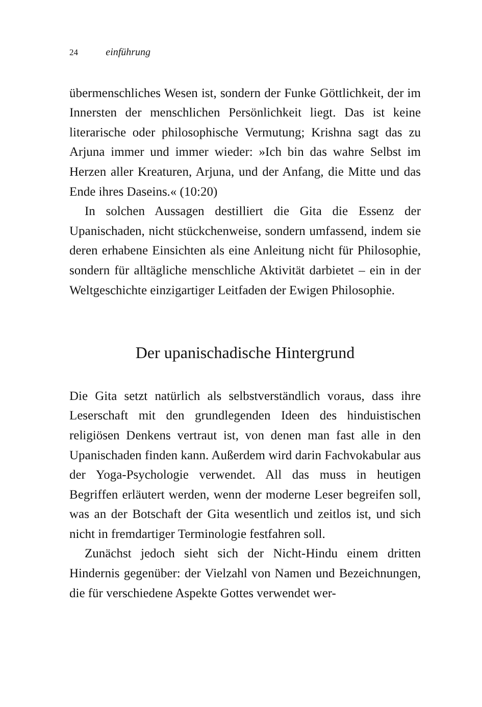24 einführung
übermenschliches Wesen ist, sondern der Funke Göttlichkeit, der im Innersten der menschlichen Persönlichkeit liegt. Das ist keine literarische oder philosophische Vermutung; Krishna sagt das zu Arjuna immer und immer wieder: »Ich bin das wahre Selbst im Herzen aller Kreaturen, Arjuna, und der Anfang, die Mitte und das Ende ihres Daseins.« (10:20)
In solchen Aussagen destilliert die Gita die Essenz der Upanischaden, nicht stückchenweise, sondern umfassend, indem sie deren erhabene Einsichten als eine Anleitung nicht für Philosophie, sondern für alltägliche menschliche Aktivität darbietet – ein in der Weltgeschichte einzigartiger Leitfaden der Ewigen Philosophie.
Der upanischadische Hintergrund
Die Gita setzt natürlich als selbstverständlich voraus, dass ihre Leserschaft mit den grundlegenden Ideen des hinduistischen religiösen Denkens vertraut ist, von denen man fast alle in den Upanischaden finden kann. Außerdem wird darin Fachvokabular aus der Yoga-Psychologie verwendet. All das muss in heutigen Begriffen erläutert werden, wenn der moderne Leser begreifen soll, was an der Botschaft der Gita wesentlich und zeitlos ist, und sich nicht in fremdartiger Terminologie festfahren soll.
Zunächst jedoch sieht sich der Nicht-Hindu einem dritten Hindernis gegenüber: der Vielzahl von Namen und Bezeichnungen, die für verschiedene Aspekte Gottes verwendet wer-